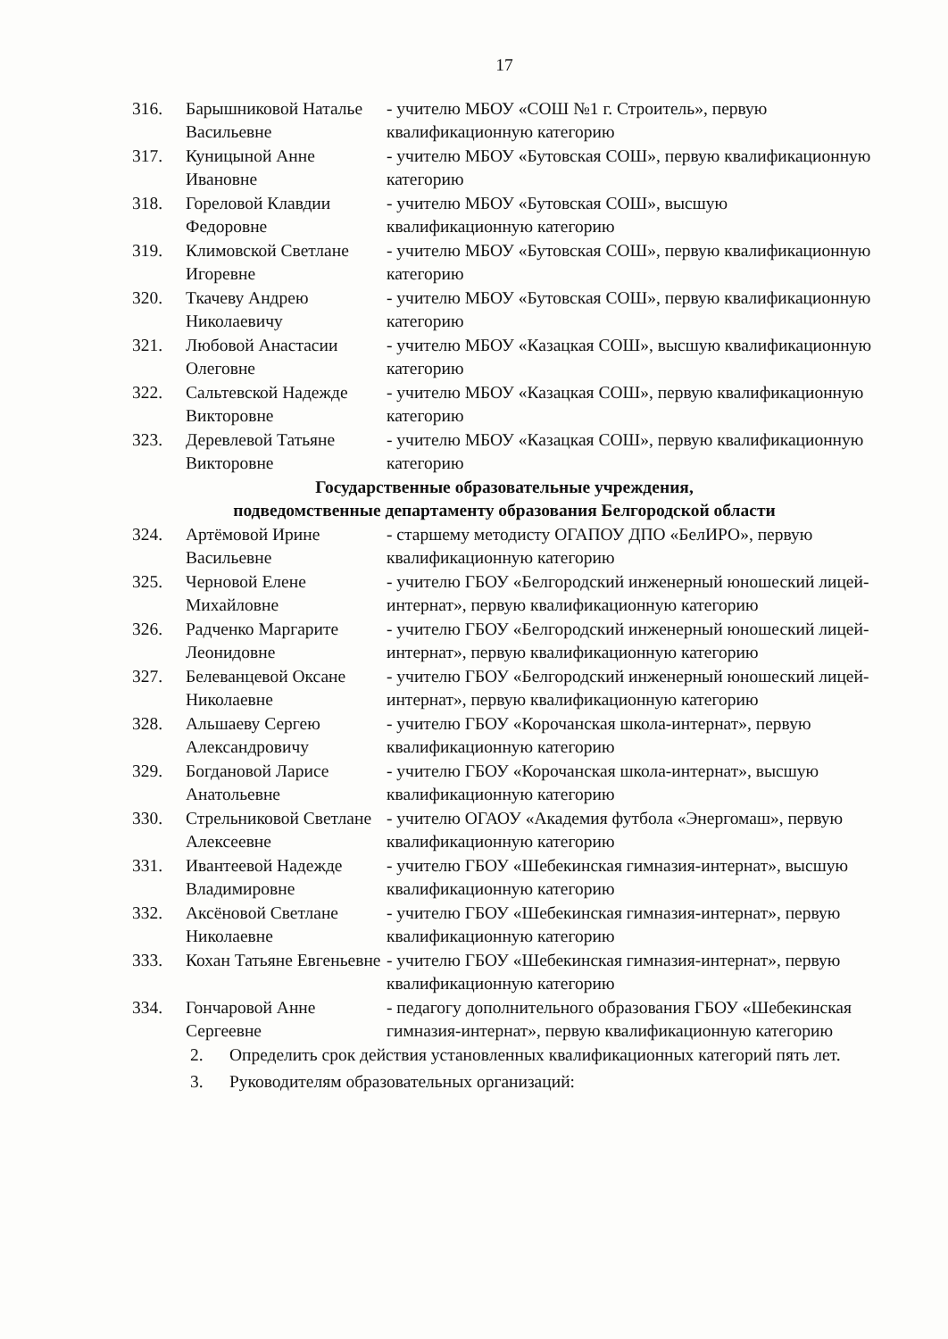17
| 316. | Барышниковой Наталье Васильевне | - учителю МБОУ «СОШ №1 г. Строитель», первую квалификационную категорию |
| 317. | Куницыной Анне Ивановне | - учителю МБОУ «Бутовская СОШ», первую квалификационную категорию |
| 318. | Гореловой Клавдии Федоровне | - учителю МБОУ «Бутовская СОШ», высшую квалификационную категорию |
| 319. | Климовской Светлане Игоревне | - учителю МБОУ «Бутовская СОШ», первую квалификационную категорию |
| 320. | Ткачеву Андрею Николаевичу | - учителю МБОУ «Бутовская СОШ», первую квалификационную категорию |
| 321. | Любовой Анастасии Олеговне | - учителю МБОУ «Казацкая СОШ», высшую квалификационную категорию |
| 322. | Сальтевской Надежде Викторовне | - учителю МБОУ «Казацкая СОШ», первую квалификационную категорию |
| 323. | Деревлевой Татьяне Викторовне | - учителю МБОУ «Казацкая СОШ», первую квалификационную категорию |
| Государственные образовательные учреждения, подведомственные департаменту образования Белгородской области | | |
| 324. | Артёмовой Ирине Васильевне | - старшему методисту ОГАПОУ ДПО «БелИРО», первую квалификационную категорию |
| 325. | Черновой Елене Михайловне | - учителю ГБОУ «Белгородский инженерный юношеский лицей-интернат», первую квалификационную категорию |
| 326. | Радченко Маргарите Леонидовне | - учителю ГБОУ «Белгородский инженерный юношеский лицей-интернат», первую квалификационную категорию |
| 327. | Белеванцевой Оксане Николаевне | - учителю ГБОУ «Белгородский инженерный юношеский лицей-интернат», первую квалификационную категорию |
| 328. | Альшаеву Сергею Александровичу | - учителю ГБОУ «Корочанская школа-интернат», первую квалификационную категорию |
| 329. | Богдановой Ларисе Анатольевне | - учителю ГБОУ «Корочанская школа-интернат», высшую квалификационную категорию |
| 330. | Стрельниковой Светлане Алексеевне | - учителю ОГАОУ «Академия футбола «Энергомаш», первую квалификационную категорию |
| 331. | Ивантеевой Надежде Владимировне | - учителю ГБОУ «Шебекинская гимназия-интернат», высшую квалификационную категорию |
| 332. | Аксёновой Светлане Николаевне | - учителю ГБОУ «Шебекинская гимназия-интернат», первую квалификационную категорию |
| 333. | Кохан Татьяне Евгеньевне | - учителю ГБОУ «Шебекинская гимназия-интернат», первую квалификационную категорию |
| 334. | Гончаровой Анне Сергеевне | - педагогу дополнительного образования ГБОУ «Шебекинская гимназия-интернат», первую квалификационную категорию |
2. Определить срок действия установленных квалификационных категорий пять лет.
3. Руководителям образовательных организаций: